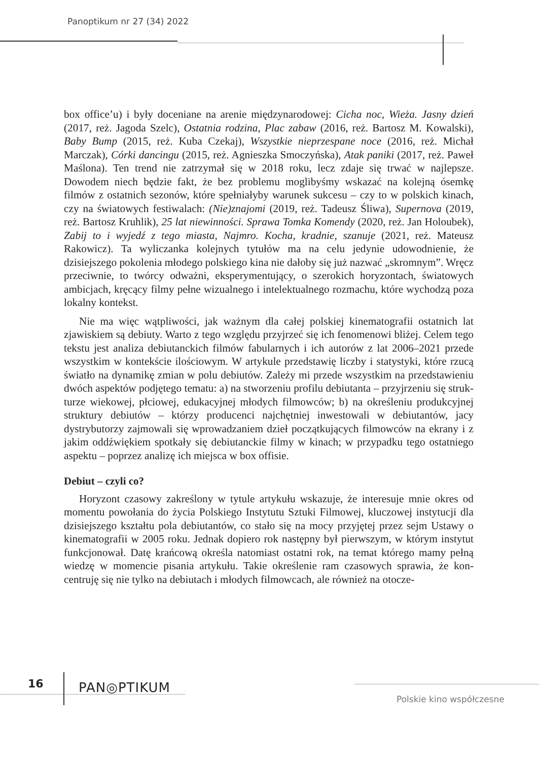Panoptikum nr 27 (34) 2022
box office’u) i były doceniane na arenie międzynarodowej: Cicha noc, Wieża. Jasny dzień (2017, reż. Jagoda Szelc), Ostatnia rodzina, Plac zabaw (2016, reż. Bartosz M. Kowalski), Baby Bump (2015, reż. Kuba Czekaj), Wszystkie nieprze­spane noce (2016, reż. Michał Marczak), Córki dancingu (2015, reż. Agnieszka Smoczyńska), Atak paniki (2017, reż. Paweł Maślona). Ten trend nie zatrzymał się w 2018 roku, lecz zdaje się trwać w najlepsze. Dowodem niech będzie fakt, że bez problemu moglibyśmy wskazać na kolejną ósemkę filmów z ostatnich sezo­nów, które spełniałyby warunek sukcesu – czy to w polskich kinach, czy na świa­towych festiwalach: (Nie)znajomi (2019, reż. Tadeusz Śliwa), Supernova (2019, reż. Bartosz Kruhlik), 25 lat niewinności. Sprawa Tomka Komendy (2020, reż. Jan Holoubek), Zabij to i wyjedź z tego miasta, Najmro. Kocha, kradnie, szanuje (2021, reż. Mateusz Rakowicz). Ta wyliczanka kolejnych tytułów ma na celu jedynie udowodnienie, że dzisiejszego pokolenia młodego polskiego kina nie da­łoby się już nazwać „skromnym”. Wręcz przeciwnie, to twórcy odważni, ekspery­mentujący, o szerokich horyzontach, światowych ambicjach, kręcący filmy pełne wizualnego i intelektualnego rozmachu, które wychodzą poza lokalny kontekst.
Nie ma więc wątpliwości, jak ważnym dla całej polskiej kinematografii ostat­nich lat zjawiskiem są debiuty. Warto z tego względu przyjrzeć się ich fenomeno­wi bliżej. Celem tego tekstu jest analiza debiutanckich filmów fabularnych i ich autorów z lat 2006–2021 przede wszystkim w kontekście ilościowym. W artyku­le przedstawię liczby i statystyki, które rzucą światło na dynamikę zmian w polu debiutów. Zależy mi przede wszystkim na przedstawieniu dwóch aspektów podjętego tematu: a) na stworzeniu profilu debiutanta – przyjrzeniu się struk­turze wiekowej, płciowej, edukacyjnej młodych filmowców; b) na określeniu produkcyjnej struktury debiutów – którzy producenci najchętniej inwestowali w debiutantów, jacy dystrybutorzy zajmowali się wprowadzaniem dzieł począt­kujących filmowców na ekrany i z jakim oddźwiękiem spotkały się debiutanc­kie filmy w kinach; w przypadku tego ostatniego aspektu – poprzez analizę ich miejsca w box offisie.
Debiut – czyli co?
Horyzont czasowy zakreślony w tytule artykułu wskazuje, że interesuje mnie okres od momentu powołania do życia Polskiego Instytutu Sztuki Filmowej, kluczowej instytucji dla dzisiejszego kształtu pola debiutantów, co stało się na mocy przyjętej przez sejm Ustawy o kinematografii w 2005 roku. Jednak dopiero rok następny był pierwszym, w którym instytut funkcjonował. Datę krańcową określa natomiast ostatni rok, na temat którego mamy pełną wiedzę w momencie pisania artykułu. Takie określenie ram czasowych sprawia, że kon­centruję się nie tylko na debiutach i młodych filmowcach, ale również na otocze-
16 PAN◎PTIKUM
Polskie kino współczesne